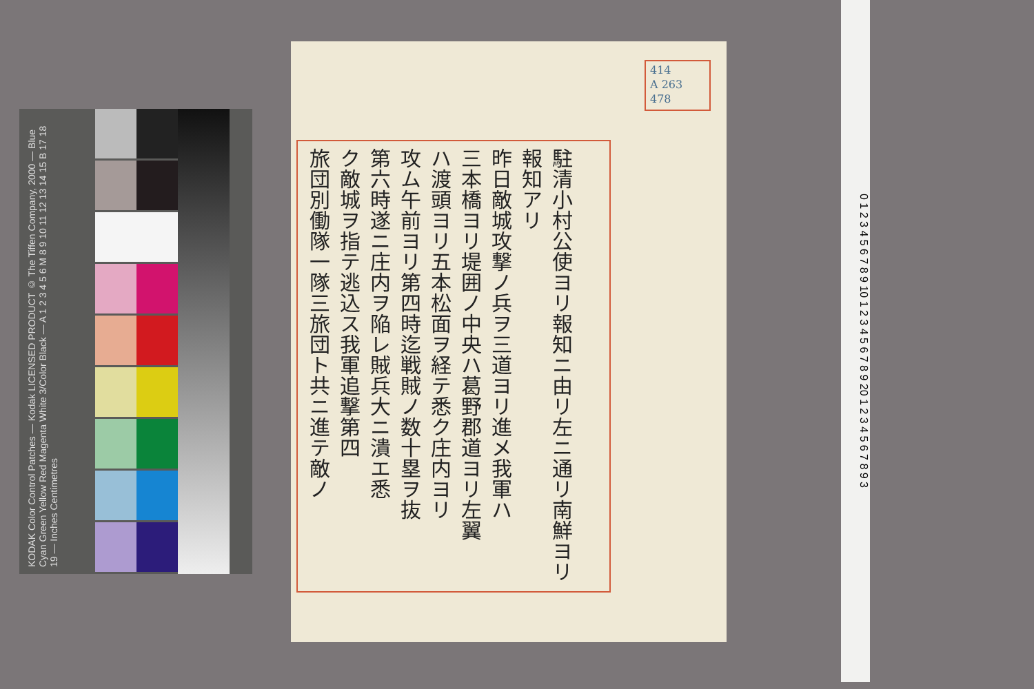KODAK Color Control Patches — Kodak LICENSED PRODUCT © The Tiffen Company, 2000 — Blue Cyan Green Yellow Red Magenta White 3/Color Black — A 1 2 3 4 5 6 M 8 9 10 11 12 13 14 15 B 17 18 19 — Inches Centimetres
414
A 263
478
駐清小村公使ヨリ報知ニ由リ左ニ通リ南鮮ヨリ報知アリ
昨日敵城攻撃ノ兵ヲ三道ヨリ進メ我軍ハ
三本橋ヨリ堤囲ノ中央ハ葛野郡道ヨリ左翼
ハ渡頭ヨリ五本松面ヲ経テ悉ク庄内ヨリ
攻ム午前ヨリ第四時迄戦賊ノ数十塁ヲ抜
第六時遂ニ庄内ヲ陥レ賊兵大ニ潰エ悉
ク敵城ヲ指テ逃込ス我軍追撃第四
旅団別働隊一隊三旅団ト共ニ進テ敵ノ
0 1 2 3 4 5 6 7 8 9 10 1 2 3 4 5 6 7 8 9 20 1 2 3 4 5 6 7 8 9 3